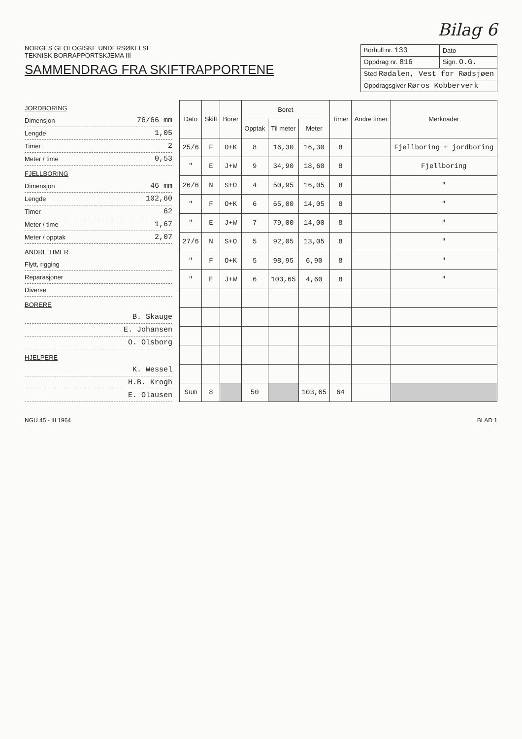Bilag 6
NORGES GEOLOGISKE UNDERSØKELSE
TEKNISK BORRAPPORTSKJEMA III
SAMMENDRAG FRA SKIFTRAPPORTENE
| Borhull nr. 133 | Dato |
| Oppdrag nr. 816 | Sign. O.G. |
| Sted Rødalen, Vest for Rødsjøen | |
| Oppdragsgiver Røros Kobberverk | |
JORDBORING
Dimensjon 76/66 mm
Lengde 1,05
Timer 2
Meter / time 0,53
FJELLBORING
Dimensjon 46 mm
Lengde 102,60
Timer 62
Meter / time 1,67
Meter / opptak 2,07
ANDRE TIMER
Flytt, rigging
Reparasjoner
Diverse
BORERE
B. Skauge
E. Johansen
O. Olsborg
HJELPERE
K. Wessel
H.B. Krogh
E. Olausen
| Dato | Skift | Borer | Boret | | | Timer | Andre timer | Merknader |
| --- | --- | --- | --- | --- | --- | --- | --- | --- |
| | | | Opptak | Til meter | Meter | | | |
| 25/6 | F | O+K | 8 | 16,30 | 16,30 | 8 | | Fjellboring + jordboring |
| " | E | J+W | 9 | 34,90 | 18,60 | 8 | | Fjellboring |
| 26/6 | N | S+O | 4 | 50,95 | 16,05 | 8 | | " |
| " | F | O+K | 6 | 65,00 | 14,05 | 8 | | " |
| " | E | J+W | 7 | 79,00 | 14,00 | 8 | | " |
| 27/6 | N | S+O | 5 | 92,05 | 13,05 | 8 | | " |
| " | F | O+K | 5 | 98,95 | 6,90 | 8 | | " |
| " | E | J+W | 6 | 103,65 | 4,60 | 8 | | " |
| Sum | 8 | | 50 | | 103,65 | 64 | | |
NGU 45 - III 1964 BLAD 1